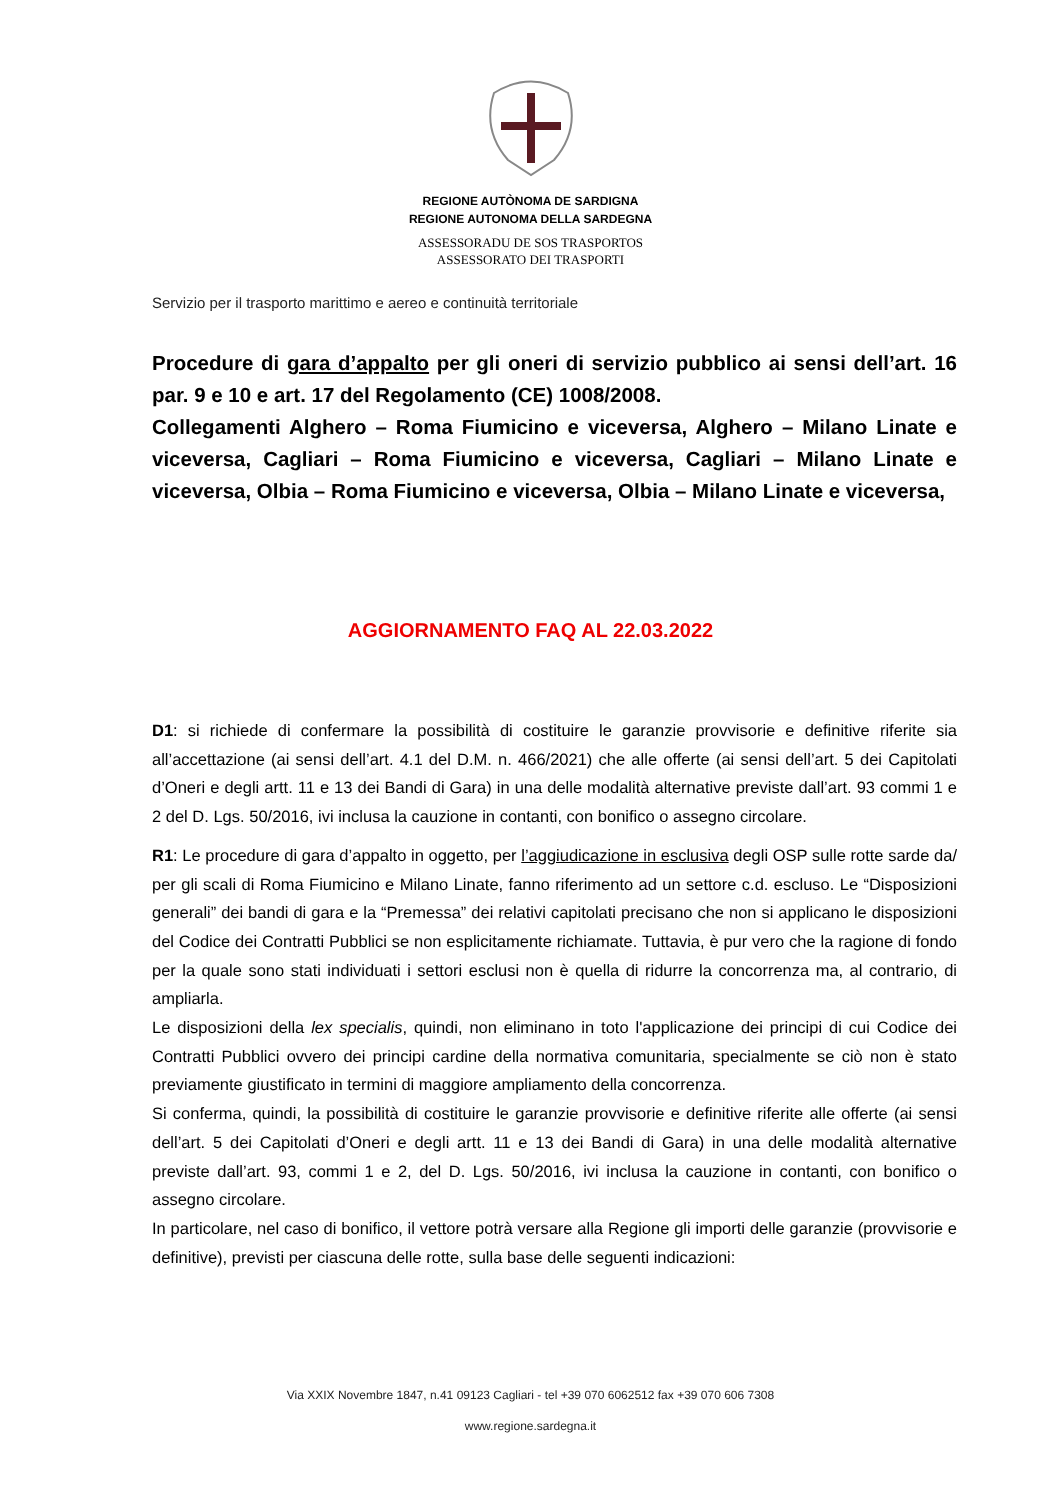REGIONE AUTÒNOMA DE SARDIGNA
REGIONE AUTONOMA DELLA SARDEGNA
ASSESSORADU DE SOS TRASPORTOS
ASSESSORATO DEI TRASPORTI
Servizio per il trasporto marittimo e aereo e continuità territoriale
Procedure di gara d’appalto per gli oneri di servizio pubblico ai sensi dell’art. 16 par. 9 e 10 e art. 17 del Regolamento (CE) 1008/2008.
Collegamenti Alghero – Roma Fiumicino e viceversa, Alghero – Milano Linate e viceversa, Cagliari – Roma Fiumicino e viceversa, Cagliari – Milano Linate e viceversa, Olbia – Roma Fiumicino e viceversa, Olbia – Milano Linate e viceversa,
AGGIORNAMENTO FAQ AL 22.03.2022
D1: si richiede di confermare la possibilità di costituire le garanzie provvisorie e definitive riferite sia all’accettazione (ai sensi dell’art. 4.1 del D.M. n. 466/2021) che alle offerte (ai sensi dell’art. 5 dei Capitolati d’Oneri e degli artt. 11 e 13 dei Bandi di Gara) in una delle modalità alternative previste dall’art. 93 commi 1 e 2 del D. Lgs. 50/2016, ivi inclusa la cauzione in contanti, con bonifico o assegno circolare.
R1: Le procedure di gara d’appalto in oggetto, per l’aggiudicazione in esclusiva degli OSP sulle rotte sarde da/ per gli scali di Roma Fiumicino e Milano Linate, fanno riferimento ad un settore c.d. escluso. Le “Disposizioni generali” dei bandi di gara e la “Premessa” dei relativi capitolati precisano che non si applicano le disposizioni del Codice dei Contratti Pubblici se non esplicitamente richiamate. Tuttavia, è pur vero che la ragione di fondo per la quale sono stati individuati i settori esclusi non è quella di ridurre la concorrenza ma, al contrario, di ampliarla.
Le disposizioni della lex specialis, quindi, non eliminano in toto l'applicazione dei principi di cui Codice dei Contratti Pubblici ovvero dei principi cardine della normativa comunitaria, specialmente se ciò non è stato previamente giustificato in termini di maggiore ampliamento della concorrenza.
Si conferma, quindi, la possibilità di costituire le garanzie provvisorie e definitive riferite alle offerte (ai sensi dell’art. 5 dei Capitolati d’Oneri e degli artt. 11 e 13 dei Bandi di Gara) in una delle modalità alternative previste dall’art. 93, commi 1 e 2, del D. Lgs. 50/2016, ivi inclusa la cauzione in contanti, con bonifico o assegno circolare.
In particolare, nel caso di bonifico, il vettore potrà versare alla Regione gli importi delle garanzie (provvisorie e definitive), previsti per ciascuna delle rotte, sulla base delle seguenti indicazioni:
Via XXIX Novembre 1847, n.41 09123 Cagliari - tel +39 070 6062512 fax +39 070 606 7308
www.regione.sardegna.it